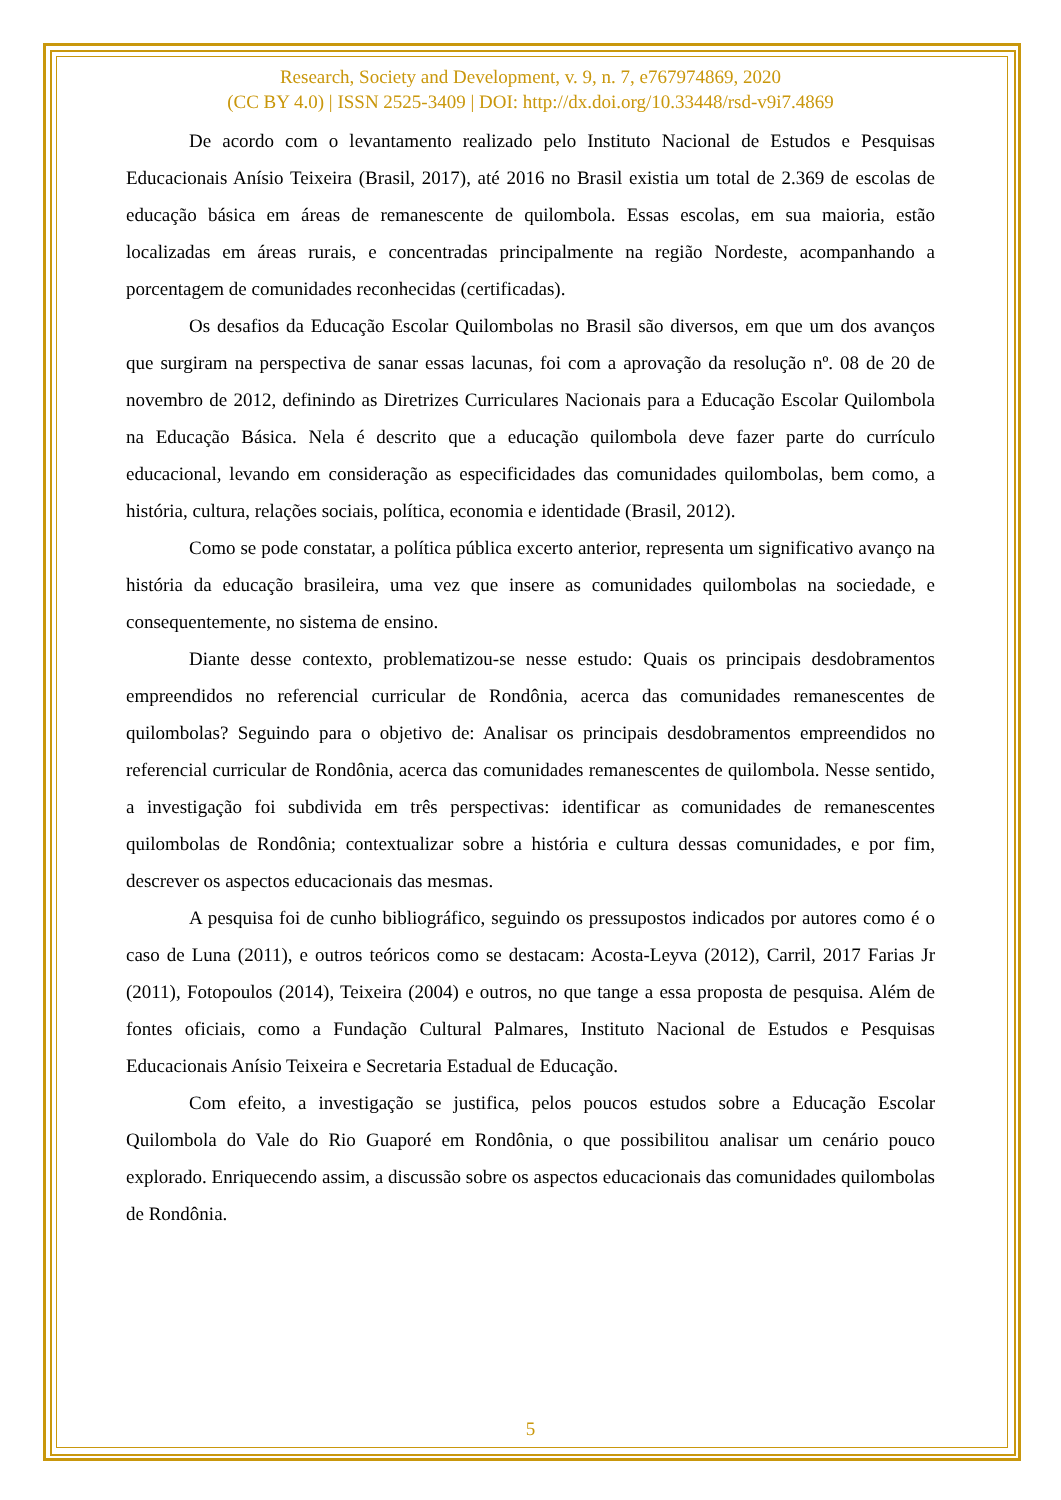Research, Society and Development, v. 9, n. 7, e767974869, 2020
(CC BY 4.0) | ISSN 2525-3409 | DOI: http://dx.doi.org/10.33448/rsd-v9i7.4869
De acordo com o levantamento realizado pelo Instituto Nacional de Estudos e Pesquisas Educacionais Anísio Teixeira (Brasil, 2017), até 2016 no Brasil existia um total de 2.369 de escolas de educação básica em áreas de remanescente de quilombola. Essas escolas, em sua maioria, estão localizadas em áreas rurais, e concentradas principalmente na região Nordeste, acompanhando a porcentagem de comunidades reconhecidas (certificadas).
Os desafios da Educação Escolar Quilombolas no Brasil são diversos, em que um dos avanços que surgiram na perspectiva de sanar essas lacunas, foi com a aprovação da resolução nº. 08 de 20 de novembro de 2012, definindo as Diretrizes Curriculares Nacionais para a Educação Escolar Quilombola na Educação Básica. Nela é descrito que a educação quilombola deve fazer parte do currículo educacional, levando em consideração as especificidades das comunidades quilombolas, bem como, a história, cultura, relações sociais, política, economia e identidade (Brasil, 2012).
Como se pode constatar, a política pública excerto anterior, representa um significativo avanço na história da educação brasileira, uma vez que insere as comunidades quilombolas na sociedade, e consequentemente, no sistema de ensino.
Diante desse contexto, problematizou-se nesse estudo: Quais os principais desdobramentos empreendidos no referencial curricular de Rondônia, acerca das comunidades remanescentes de quilombolas? Seguindo para o objetivo de: Analisar os principais desdobramentos empreendidos no referencial curricular de Rondônia, acerca das comunidades remanescentes de quilombola. Nesse sentido, a investigação foi subdivida em três perspectivas: identificar as comunidades de remanescentes quilombolas de Rondônia; contextualizar sobre a história e cultura dessas comunidades, e por fim, descrever os aspectos educacionais das mesmas.
A pesquisa foi de cunho bibliográfico, seguindo os pressupostos indicados por autores como é o caso de Luna (2011), e outros teóricos como se destacam: Acosta-Leyva (2012), Carril, 2017 Farias Jr (2011), Fotopoulos (2014), Teixeira (2004) e outros, no que tange a essa proposta de pesquisa. Além de fontes oficiais, como a Fundação Cultural Palmares, Instituto Nacional de Estudos e Pesquisas Educacionais Anísio Teixeira e Secretaria Estadual de Educação.
Com efeito, a investigação se justifica, pelos poucos estudos sobre a Educação Escolar Quilombola do Vale do Rio Guaporé em Rondônia, o que possibilitou analisar um cenário pouco explorado. Enriquecendo assim, a discussão sobre os aspectos educacionais das comunidades quilombolas de Rondônia.
5